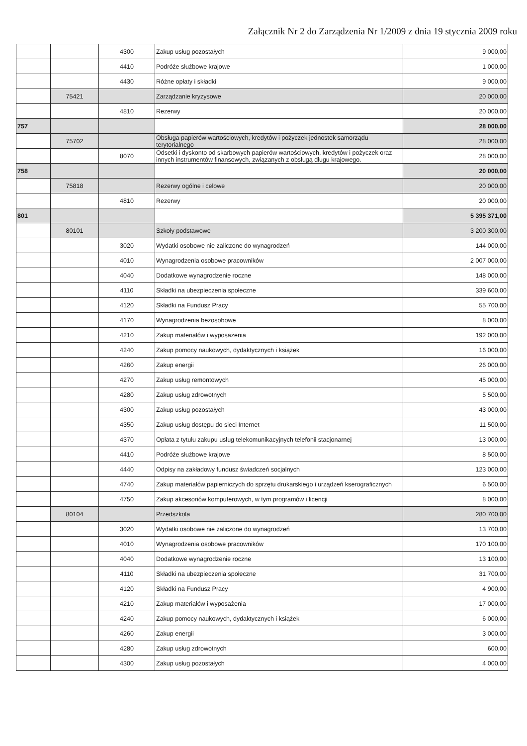Załącznik Nr 2 do Zarządzenia Nr 1/2009 z dnia 19 stycznia 2009 roku
| | | 4300 | Zakup usług pozostałych | 9 000,00 |
| | | 4410 | Podróże służbowe krajowe | 1 000,00 |
| | | 4430 | Różne opłaty i składki | 9 000,00 |
| | 75421 | | Zarządzanie kryzysowe | 20 000,00 |
| | | 4810 | Rezerwy | 20 000,00 |
| 757 | | | | 28 000,00 |
| | 75702 | | Obsługa papierów wartościowych, kredytów i pożyczek jednostek samorządu terytorialnego | 28 000,00 |
| | | 8070 | Odsetki i dyskonto od skarbowych papierów wartościowych, kredytów i pożyczek oraz innych instrumentów finansowych, związanych z obsługą długu krajowego. | 28 000,00 |
| 758 | | | | 20 000,00 |
| | 75818 | | Rezerwy ogólne i celowe | 20 000,00 |
| | | 4810 | Rezerwy | 20 000,00 |
| 801 | | | | 5 395 371,00 |
| | 80101 | | Szkoły podstawowe | 3 200 300,00 |
| | | 3020 | Wydatki osobowe nie zaliczone do wynagrodzeń | 144 000,00 |
| | | 4010 | Wynagrodzenia osobowe pracowników | 2 007 000,00 |
| | | 4040 | Dodatkowe wynagrodzenie roczne | 148 000,00 |
| | | 4110 | Składki na ubezpieczenia społeczne | 339 600,00 |
| | | 4120 | Składki na Fundusz Pracy | 55 700,00 |
| | | 4170 | Wynagrodzenia bezosobowe | 8 000,00 |
| | | 4210 | Zakup materiałów i wyposażenia | 192 000,00 |
| | | 4240 | Zakup pomocy naukowych, dydaktycznych i książek | 16 000,00 |
| | | 4260 | Zakup energii | 26 000,00 |
| | | 4270 | Zakup usług remontowych | 45 000,00 |
| | | 4280 | Zakup usług zdrowotnych | 5 500,00 |
| | | 4300 | Zakup usług pozostałych | 43 000,00 |
| | | 4350 | Zakup usług dostępu do sieci Internet | 11 500,00 |
| | | 4370 | Opłata z tytułu zakupu usług telekomunikacyjnych telefonii stacjonarnej | 13 000,00 |
| | | 4410 | Podróże służbowe krajowe | 8 500,00 |
| | | 4440 | Odpisy na zakładowy fundusz świadczeń socjalnych | 123 000,00 |
| | | 4740 | Zakup materiałów papierniczych do sprzętu drukarskiego i urządzeń kserograficznych | 6 500,00 |
| | | 4750 | Zakup akcesoriów komputerowych, w tym programów i licencji | 8 000,00 |
| | 80104 | | Przedszkola | 280 700,00 |
| | | 3020 | Wydatki osobowe nie zaliczone do wynagrodzeń | 13 700,00 |
| | | 4010 | Wynagrodzenia osobowe pracowników | 170 100,00 |
| | | 4040 | Dodatkowe wynagrodzenie roczne | 13 100,00 |
| | | 4110 | Składki na ubezpieczenia społeczne | 31 700,00 |
| | | 4120 | Składki na Fundusz Pracy | 4 900,00 |
| | | 4210 | Zakup materiałów i wyposażenia | 17 000,00 |
| | | 4240 | Zakup pomocy naukowych, dydaktycznych i książek | 6 000,00 |
| | | 4260 | Zakup energii | 3 000,00 |
| | | 4280 | Zakup usług zdrowotnych | 600,00 |
| | | 4300 | Zakup usług pozostałych | 4 000,00 |